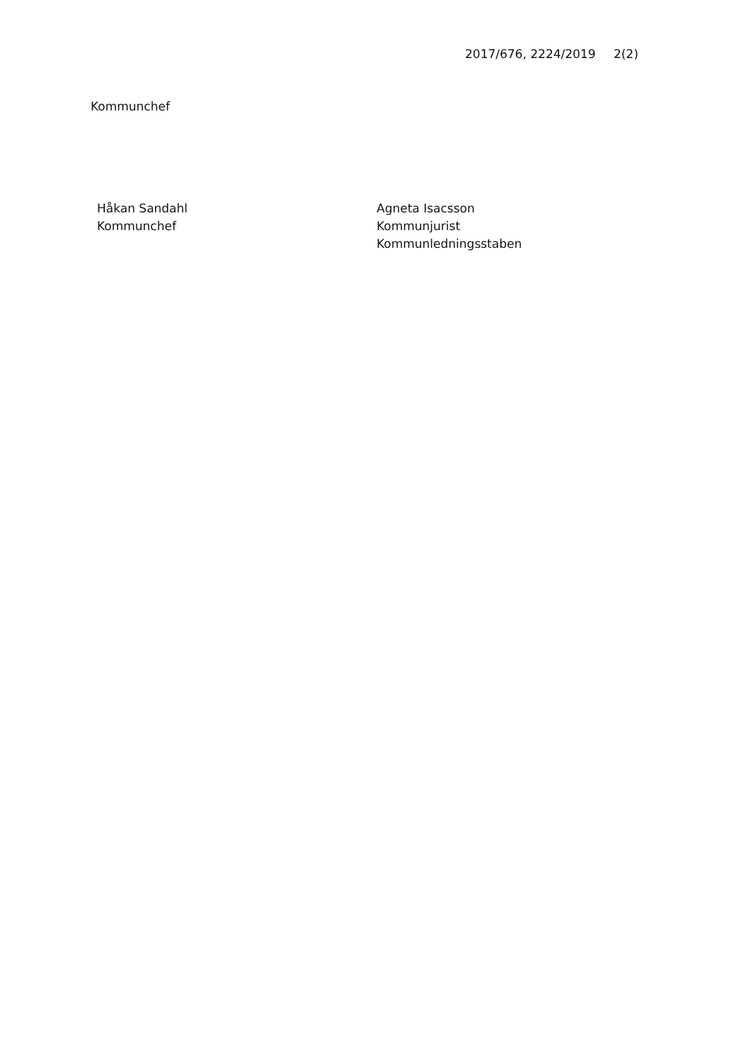2017/676, 2224/2019 2(2)
Kommunchef
Håkan Sandahl
Kommunchef
Agneta Isacsson
Kommunjurist
Kommunledningsstaben